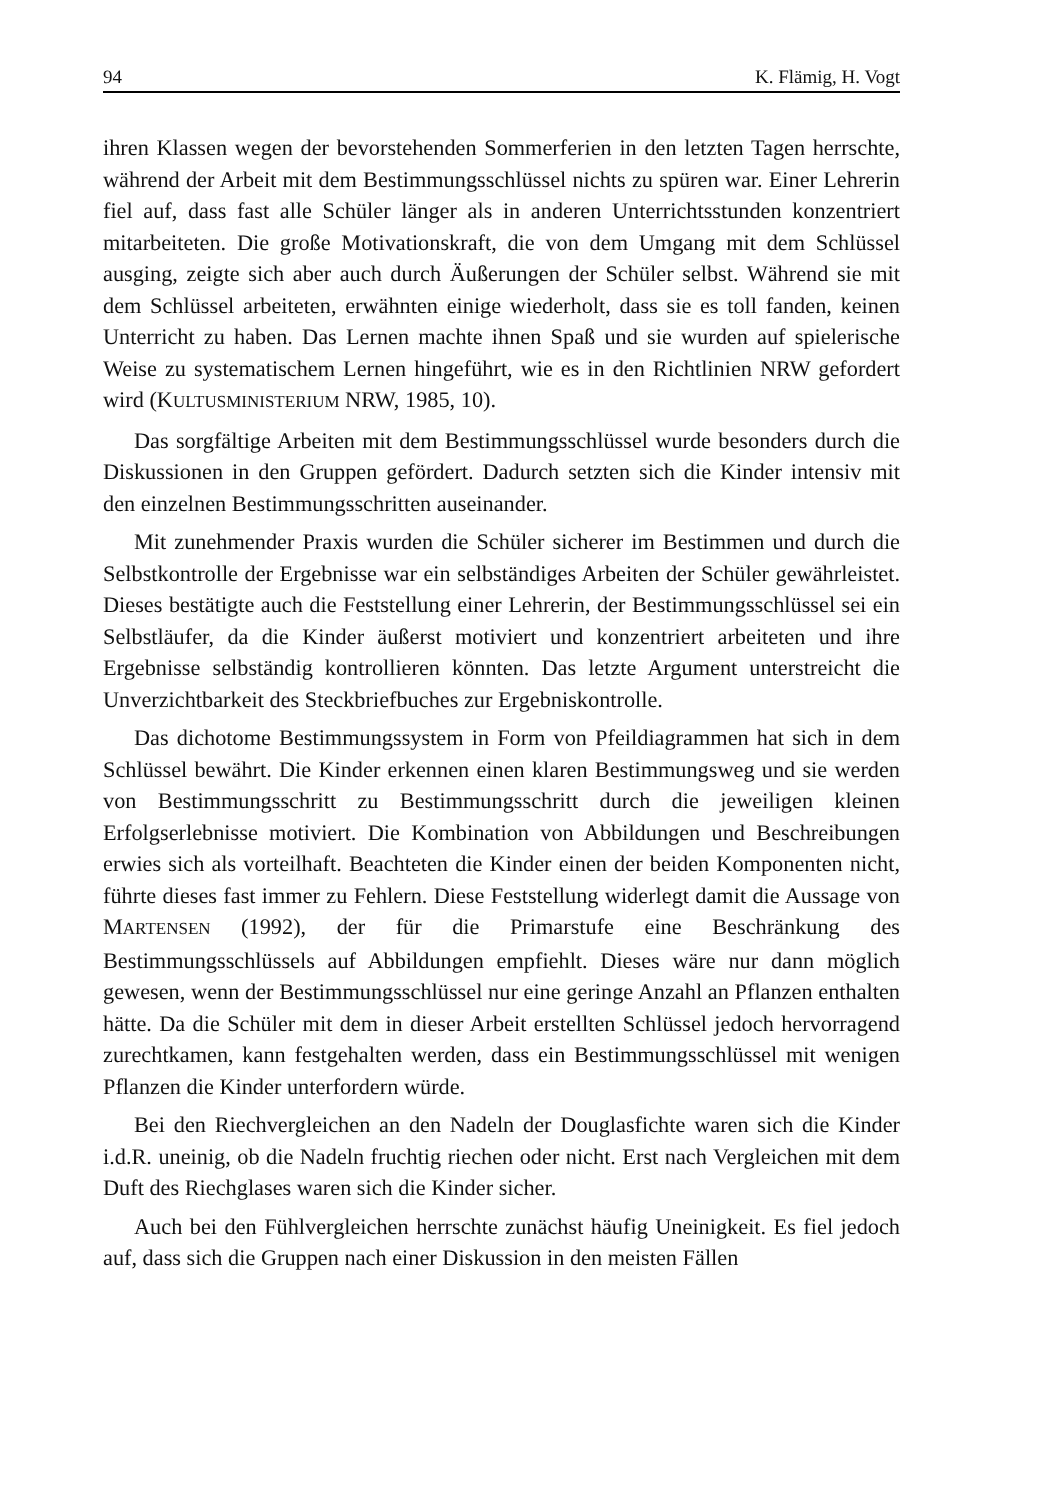94 K. Flämig, H. Vogt
ihren Klassen wegen der bevorstehenden Sommerferien in den letzten Tagen herrschte, während der Arbeit mit dem Bestimmungsschlüssel nichts zu spüren war. Einer Lehrerin fiel auf, dass fast alle Schüler länger als in anderen Unterrichtsstunden konzentriert mitarbeiteten. Die große Motivationskraft, die von dem Umgang mit dem Schlüssel ausging, zeigte sich aber auch durch Äußerungen der Schüler selbst. Während sie mit dem Schlüssel arbeiteten, erwähnten einige wiederholt, dass sie es toll fanden, keinen Unterricht zu haben. Das Lernen machte ihnen Spaß und sie wurden auf spielerische Weise zu systematischem Lernen hingeführt, wie es in den Richtlinien NRW gefordert wird (KULTUSMINISTERIUM NRW, 1985, 10).
Das sorgfältige Arbeiten mit dem Bestimmungsschlüssel wurde besonders durch die Diskussionen in den Gruppen gefördert. Dadurch setzten sich die Kinder intensiv mit den einzelnen Bestimmungsschritten auseinander.
Mit zunehmender Praxis wurden die Schüler sicherer im Bestimmen und durch die Selbstkontrolle der Ergebnisse war ein selbständiges Arbeiten der Schüler gewährleistet. Dieses bestätigte auch die Feststellung einer Lehrerin, der Bestimmungsschlüssel sei ein Selbstläufer, da die Kinder äußerst motiviert und konzentriert arbeiteten und ihre Ergebnisse selbständig kontrollieren könnten. Das letzte Argument unterstreicht die Unverzichtbarkeit des Steckbriefbuches zur Ergebniskontrolle.
Das dichotome Bestimmungssystem in Form von Pfeildiagrammen hat sich in dem Schlüssel bewährt. Die Kinder erkennen einen klaren Bestimmungsweg und sie werden von Bestimmungsschritt zu Bestimmungsschritt durch die jeweiligen kleinen Erfolgserlebnisse motiviert. Die Kombination von Abbildungen und Beschreibungen erwies sich als vorteilhaft. Beachteten die Kinder einen der beiden Komponenten nicht, führte dieses fast immer zu Fehlern. Diese Feststellung widerlegt damit die Aussage von MARTENSEN (1992), der für die Primarstufe eine Beschränkung des Bestimmungsschlüssels auf Abbildungen empfiehlt. Dieses wäre nur dann möglich gewesen, wenn der Bestimmungsschlüssel nur eine geringe Anzahl an Pflanzen enthalten hätte. Da die Schüler mit dem in dieser Arbeit erstellten Schlüssel jedoch hervorragend zurechtkamen, kann festgehalten werden, dass ein Bestimmungsschlüssel mit wenigen Pflanzen die Kinder unterfordern würde.
Bei den Riechvergleichen an den Nadeln der Douglasfichte waren sich die Kinder i.d.R. uneinig, ob die Nadeln fruchtig riechen oder nicht. Erst nach Vergleichen mit dem Duft des Riechglases waren sich die Kinder sicher.
Auch bei den Fühlvergleichen herrschte zunächst häufig Uneinigkeit. Es fiel jedoch auf, dass sich die Gruppen nach einer Diskussion in den meisten Fällen